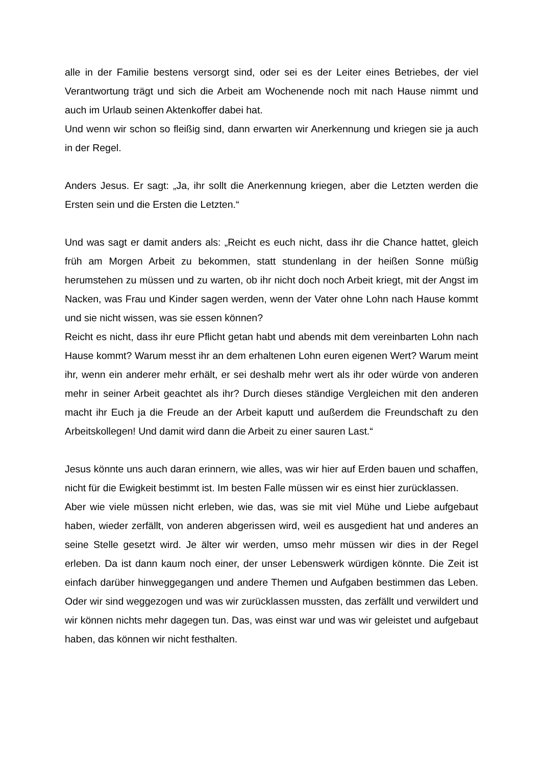alle in der Familie bestens versorgt sind, oder sei es der Leiter eines Betriebes, der viel Verantwortung trägt und sich die Arbeit am Wochenende noch mit nach Hause nimmt und auch im Urlaub seinen Aktenkoffer dabei hat.
Und wenn wir schon so fleißig sind, dann erwarten wir Anerkennung und kriegen sie ja auch in der Regel.
Anders Jesus. Er sagt: „Ja, ihr sollt die Anerkennung kriegen, aber die Letzten werden die Ersten sein und die Ersten die Letzten.“
Und was sagt er damit anders als: „Reicht es euch nicht, dass ihr die Chance hattet, gleich früh am Morgen Arbeit zu bekommen, statt stundenlang in der heißen Sonne müßig herumstehen zu müssen und zu warten, ob ihr nicht doch noch Arbeit kriegt, mit der Angst im Nacken, was Frau und Kinder sagen werden, wenn der Vater ohne Lohn nach Hause kommt und sie nicht wissen, was sie essen können?
Reicht es nicht, dass ihr eure Pflicht getan habt und abends mit dem vereinbarten Lohn nach Hause kommt? Warum messt ihr an dem erhaltenen Lohn euren eigenen Wert? Warum meint ihr, wenn ein anderer mehr erhält, er sei deshalb mehr wert als ihr oder würde von anderen mehr in seiner Arbeit geachtet als ihr? Durch dieses ständige Vergleichen mit den anderen macht ihr Euch ja die Freude an der Arbeit kaputt und außerdem die Freundschaft zu den Arbeitskollegen! Und damit wird dann die Arbeit zu einer sauren Last.“
Jesus könnte uns auch daran erinnern, wie alles, was wir hier auf Erden bauen und schaffen, nicht für die Ewigkeit bestimmt ist. Im besten Falle müssen wir es einst hier zurücklassen.
Aber wie viele müssen nicht erleben, wie das, was sie mit viel Mühe und Liebe aufgebaut haben, wieder zerfällt, von anderen abgerissen wird, weil es ausgedient hat und anderes an seine Stelle gesetzt wird. Je älter wir werden, umso mehr müssen wir dies in der Regel erleben. Da ist dann kaum noch einer, der unser Lebenswerk würdigen könnte. Die Zeit ist einfach darüber hinweggegangen und andere Themen und Aufgaben bestimmen das Leben. Oder wir sind weggezogen und was wir zurücklassen mussten, das zerfällt und verwildert und wir können nichts mehr dagegen tun. Das, was einst war und was wir geleistet und aufgebaut haben, das können wir nicht festhalten.